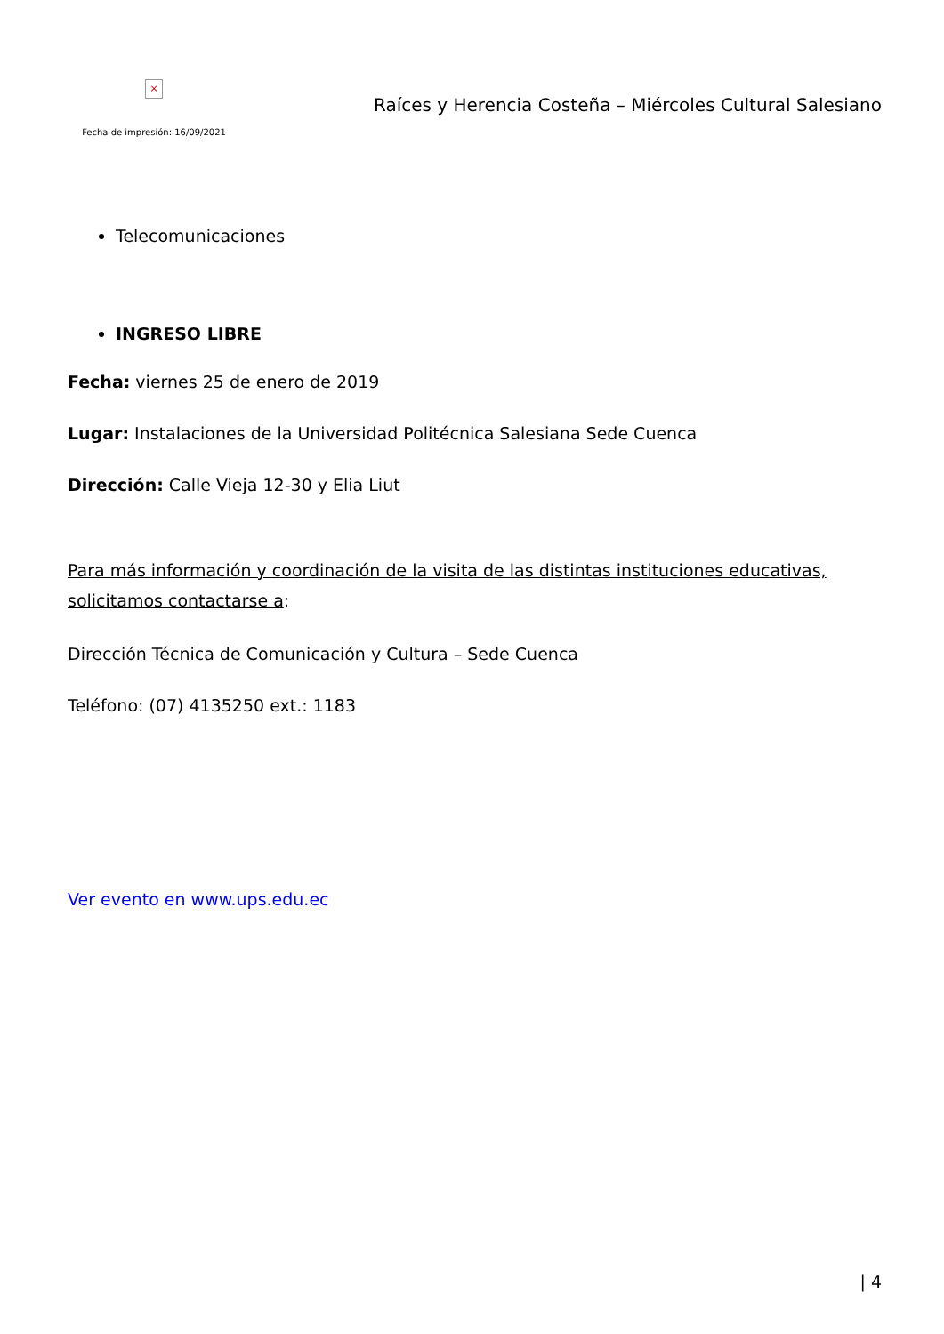×
Fecha de impresión: 16/09/2021
Raíces y Herencia Costeña – Miércoles Cultural Salesiano
Telecomunicaciones
INGRESO LIBRE
Fecha: viernes 25 de enero de 2019
Lugar: Instalaciones de la Universidad Politécnica Salesiana Sede Cuenca
Dirección: Calle Vieja 12-30 y Elia Liut
Para más información y coordinación de la visita de las distintas instituciones educativas, solicitamos contactarse a:
Dirección Técnica de Comunicación y Cultura – Sede Cuenca
Teléfono: (07) 4135250 ext.: 1183
Ver evento en www.ups.edu.ec
| 4